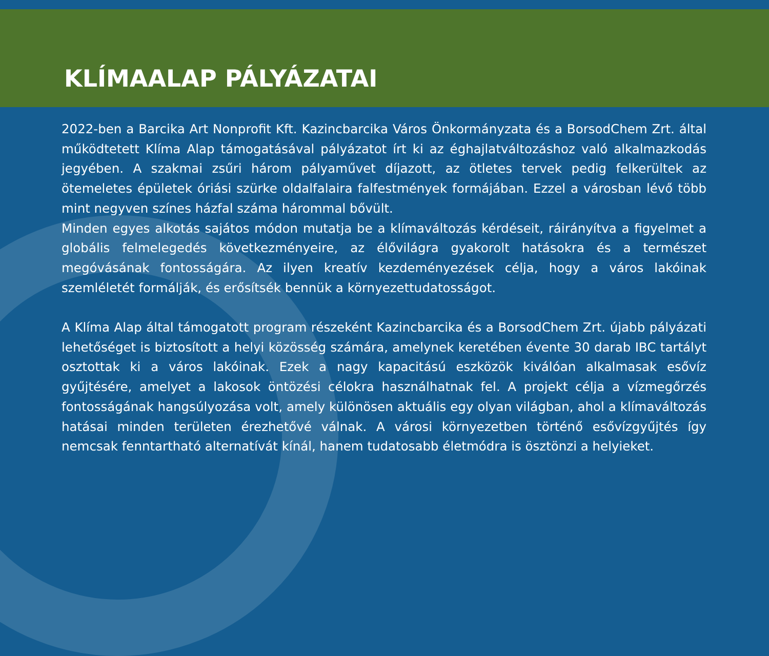KLÍMAALAP PÁLYÁZATAI
2022-ben a Barcika Art Nonprofit Kft. Kazincbarcika Város Önkormányzata és a BorsodChem Zrt. által működtetett Klíma Alap támogatásával pályázatot írt ki az éghajlatváltozáshoz való alkalmazkodás jegyében. A szakmai zsűri három pályaművet díjazott, az ötletes tervek pedig felkerültek az ötemeletes épületek óriási szürke oldalfalaira falfestmények formájában. Ezzel a városban lévő több mint negyven színes házfal száma hárommal bővült.
Minden egyes alkotás sajátos módon mutatja be a klímaváltozás kérdéseit, ráirányítva a figyelmet a globális felmelegedés következményeire, az élővilágra gyakorolt hatásokra és a természet megóvásának fontosságára. Az ilyen kreatív kezdeményezések célja, hogy a város lakóinak szemléletét formálják, és erősítsék bennük a környezettudatosságot.
A Klíma Alap által támogatott program részeként Kazincbarcika és a BorsodChem Zrt. újabb pályázati lehetőséget is biztosított a helyi közösség számára, amelynek keretében évente 30 darab IBC tartályt osztottak ki a város lakóinak. Ezek a nagy kapacitású eszközök kiválóan alkalmasak esővíz gyűjtésére, amelyet a lakosok öntözési célokra használhatnak fel. A projekt célja a vízmegőrzés fontosságának hangsúlyozása volt, amely különösen aktuális egy olyan világban, ahol a klímaváltozás hatásai minden területen érezhetővé válnak. A városi környezetben történő esővízgyűjtés így nemcsak fenntartható alternatívát kínál, hanem tudatosabb életmódra is ösztönzi a helyieket.